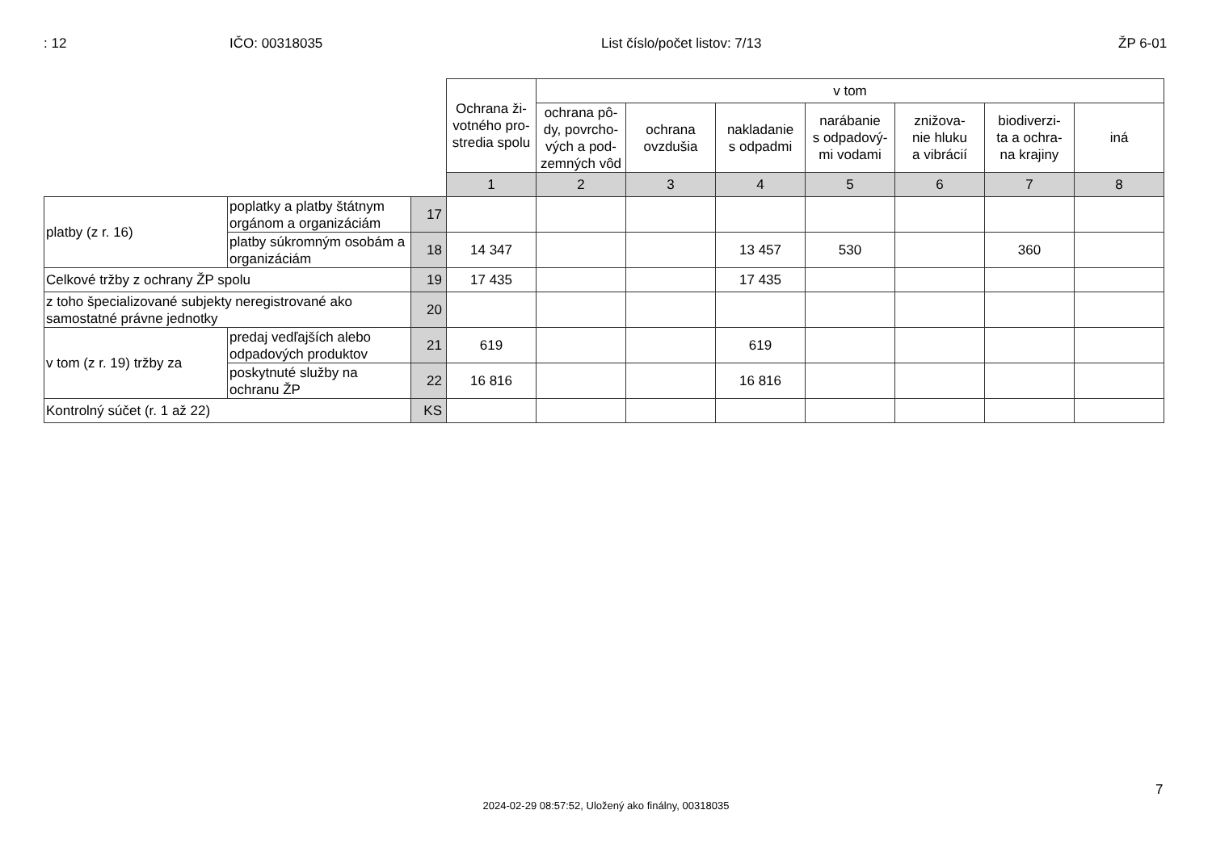: 12 IČO: 00318035 List číslo/počet listov: 7/13 ŽP 6-01
| | | | Ochrana ži- votného pro- stredia spolu | v tom | | | | | | |
| | | | | ochrana pô- dy, povrcho- vých a pod- zemných vôd | ochrana ovzdušia | nakladanie s odpadmi | narábanie s odpadový- mi vodami | znižova- nie hluku a vibrácií | biodiverzi- ta a ochra- na krajiny | iná |
| | | | 1 | 2 | 3 | 4 | 5 | 6 | 7 | 8 |
| platby (z r. 16) | poplatky a platby štátnym orgánom a organizáciám | 17 | | | | | | | | |
| | platby súkromným osobám a organizáciám | 18 | 14 347 | | | 13 457 | 530 | | 360 | |
| Celkové tržby z ochrany ŽP spolu | | 19 | 17 435 | | | 17 435 | | | | |
| z toho špecializované subjekty neregistrované ako samostatné právne jednotky | | 20 | | | | | | | | |
| v tom (z r. 19) tržby za | predaj vedľajších alebo odpadových produktov | 21 | 619 | | | 619 | | | | |
| | poskytnuté služby na ochranu ŽP | 22 | 16 816 | | | 16 816 | | | | |
| Kontrolný súčet (r. 1 až 22) | | KS | | | | | | | | |
7
2024-02-29 08:57:52, Uložený ako finálny, 00318035